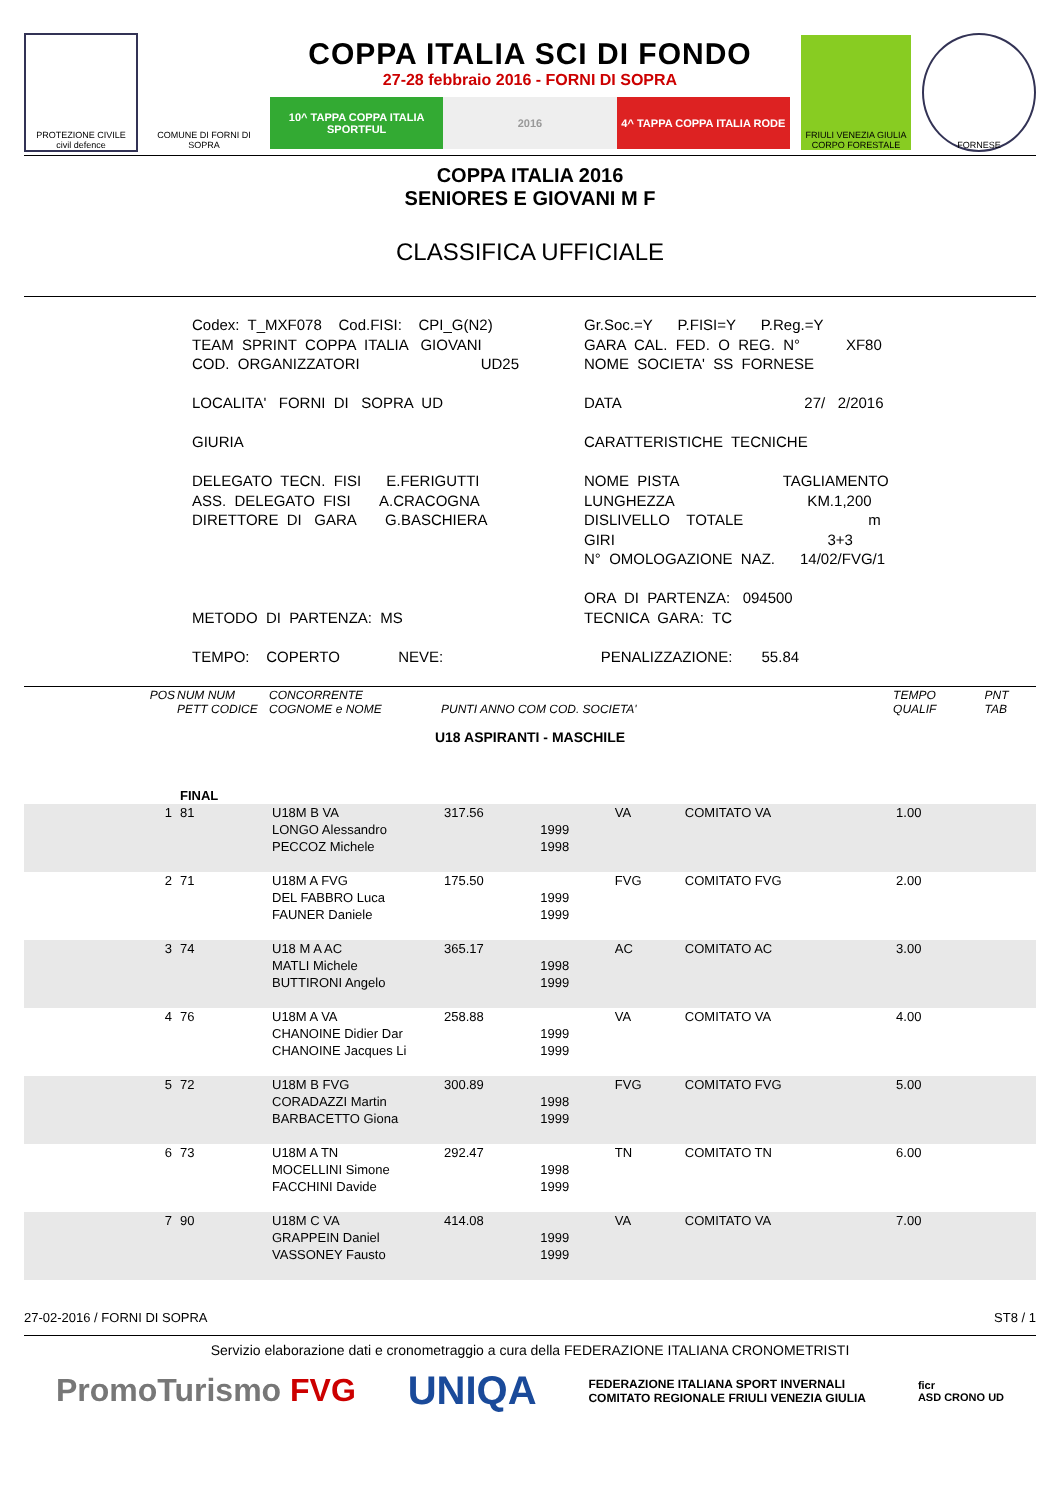PROTEZIONE CIVILE
civil defence
COMUNE DI FORNI DI SOPRA
COPPA ITALIA SCI DI FONDO
27-28 febbraio 2016 - FORNI DI SOPRA
10^ TAPPA COPPA ITALIA SPORTFUL
2016 4^ TAPPA COPPA ITALIA RODE
FRIULI VENEZIA GIULIA CORPO FORESTALE
FORNESE
COPPA ITALIA 2016
SENIORES E GIOVANI M F
CLASSIFICA UFFICIALE
Codex: T_MXF078 Cod.FISI: CPI_G(N2) TEAM SPRINT COPPA ITALIA GIOVANI COD. ORGANIZZATORI UD25 LOCALITA' FORNI DI SOPRA UD GIURIA DELEGATO TECN. FISI E.FERIGUTTI ASS. DELEGATO FISI A.CRACOGNA DIRETTORE DI GARA G.BASCHIERA METODO DI PARTENZA: MS TEMPO: COPERTO NEVE:
Gr.Soc.=Y P.FISI=Y P.Reg.=Y GARA CAL. FED. O REG. N° XF80 NOME SOCIETA' SS FORNESE DATA 27/ 2/2016 CARATTERISTICHE TECNICHE NOME PISTA TAGLIAMENTO LUNGHEZZA KM.1,200 DISLIVELLO TOTALE m GIRI 3+3 N° OMOLOGAZIONE NAZ. 14/02/FVG/1 ORA DI PARTENZA: 094500 TECNICA GARA: TC PENALIZZAZIONE: 55.84
| POS | NUM NUM PETT CODICE | CONCORRENTE COGNOME e NOME | PUNTI ANNO COM COD. SOCIETA' | | | | TEMPO QUALIF | PNT TAB |
| --- | --- | --- | --- | --- | --- | --- | --- | --- |
| U18 ASPIRANTI - MASCHILE | | | | | | | | |
| | FINAL | | | | | | | |
| 1 | 81 | U18M B VA | 317.56 | | VA | COMITATO VA | 1.00 | |
| | | LONGO Alessandro | | 1999 | | | | |
| | | PECCOZ Michele | | 1998 | | | | |
| 2 | 71 | U18M A FVG | 175.50 | | FVG | COMITATO FVG | 2.00 | |
| | | DEL FABBRO Luca | | 1999 | | | | |
| | | FAUNER Daniele | | 1999 | | | | |
| 3 | 74 | U18 M A AC | 365.17 | | AC | COMITATO AC | 3.00 | |
| | | MATLI Michele | | 1998 | | | | |
| | | BUTTIRONI Angelo | | 1999 | | | | |
| 4 | 76 | U18M A VA | 258.88 | | VA | COMITATO VA | 4.00 | |
| | | CHANOINE Didier Dar | | 1999 | | | | |
| | | CHANOINE Jacques Li | | 1999 | | | | |
| 5 | 72 | U18M B FVG | 300.89 | | FVG | COMITATO FVG | 5.00 | |
| | | CORADAZZI Martin | | 1998 | | | | |
| | | BARBACETTO Giona | | 1999 | | | | |
| 6 | 73 | U18M A TN | 292.47 | | TN | COMITATO TN | 6.00 | |
| | | MOCELLINI Simone | | 1998 | | | | |
| | | FACCHINI Davide | | 1999 | | | | |
| 7 | 90 | U18M C VA | 414.08 | | VA | COMITATO VA | 7.00 | |
| | | GRAPPEIN Daniel | | 1999 | | | | |
| | | VASSONEY Fausto | | 1999 | | | | |
27-02-2016 / FORNI DI SOPRA ST8 / 1
Servizio elaborazione dati e cronometraggio a cura della FEDERAZIONE ITALIANA CRONOMETRISTI
PromoTurismo FVG UNIQA FEDERAZIONE ITALIANA SPORT INVERNALI
COMITATO REGIONALE FRIULI VENEZIA GIULIA ficr
ASD CRONO UD